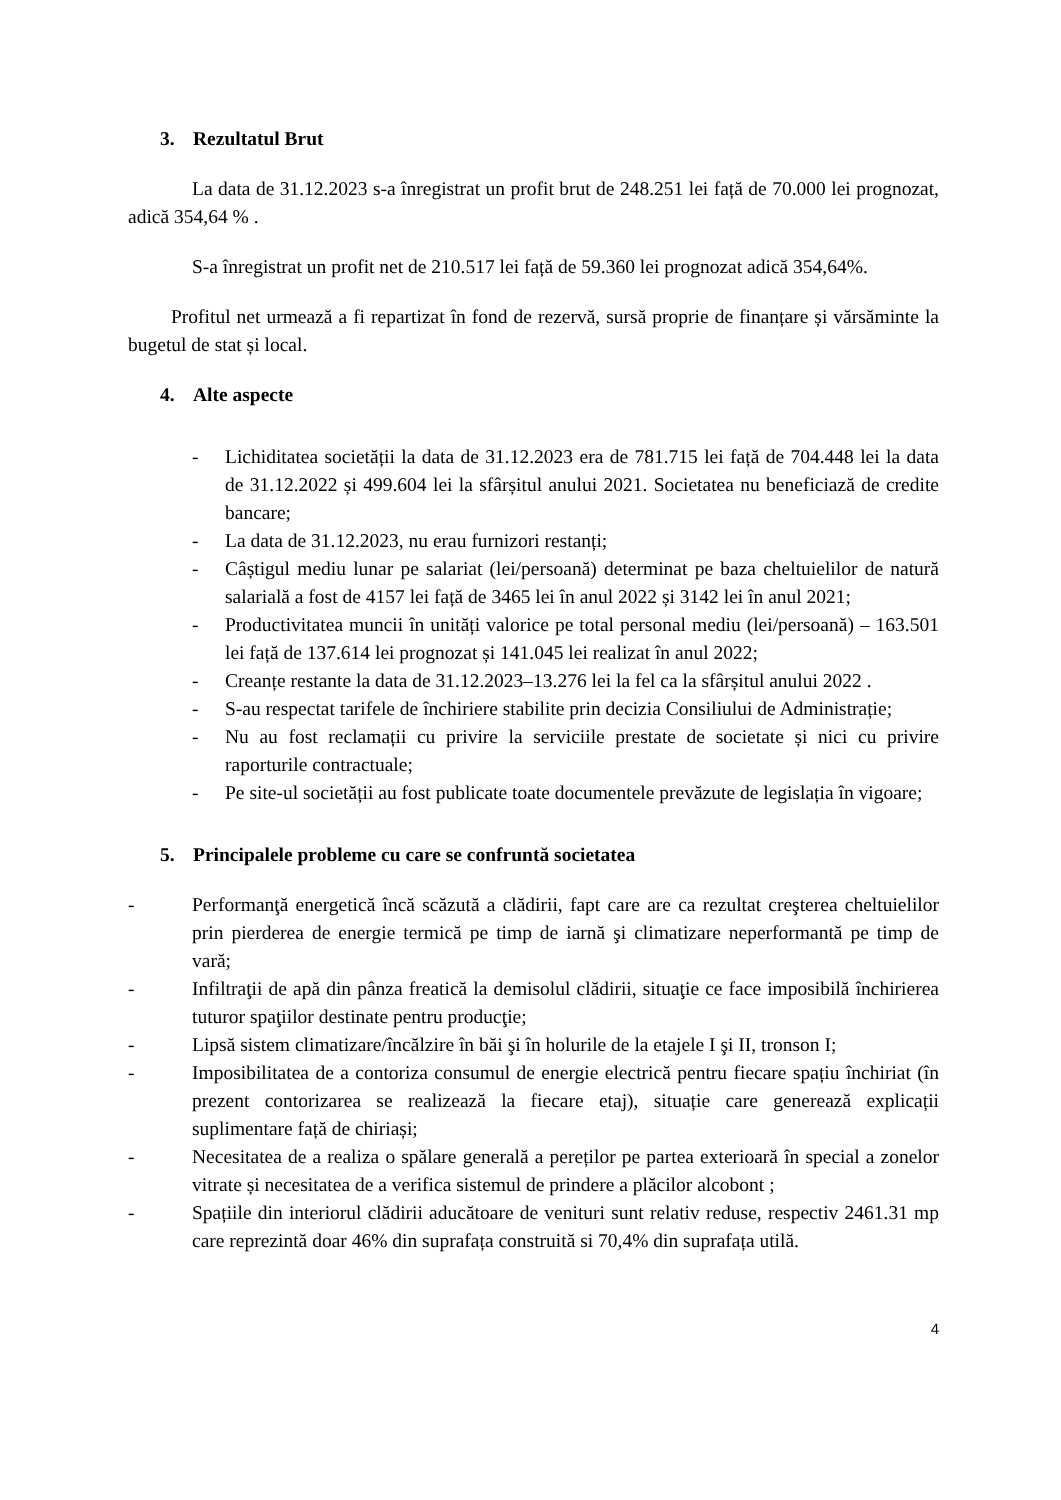3. Rezultatul Brut
La data de 31.12.2023 s-a înregistrat un profit brut de 248.251 lei față de 70.000 lei prognozat, adică 354,64 % .
S-a înregistrat un profit net de 210.517 lei față de 59.360 lei prognozat adică 354,64%.
Profitul net urmează a fi repartizat în fond de rezervă, sursă proprie de finanțare și vărsăminte la bugetul de stat și local.
4. Alte aspecte
- Lichiditatea societății la data de 31.12.2023 era de 781.715 lei față de 704.448 lei la data de 31.12.2022 și 499.604 lei la sfârșitul anului 2021. Societatea nu beneficiază de credite bancare;
- La data de 31.12.2023, nu erau furnizori restanți;
- Câștigul mediu lunar pe salariat (lei/persoană) determinat pe baza cheltuielilor de natură salarială a fost de 4157 lei față de 3465 lei în anul 2022 și 3142 lei în anul 2021;
- Productivitatea muncii în unități valorice pe total personal mediu (lei/persoană) – 163.501 lei față de 137.614 lei prognozat și 141.045 lei realizat în anul 2022;
- Creanțe restante la data de 31.12.2023–13.276 lei la fel ca la sfârșitul anului 2022 .
- S-au respectat tarifele de închiriere stabilite prin decizia Consiliului de Administrație;
- Nu au fost reclamații cu privire la serviciile prestate de societate și nici cu privire raporturile contractuale;
- Pe site-ul societății au fost publicate toate documentele prevăzute de legislația în vigoare;
5. Principalele probleme cu care se confruntă societatea
- Performanţă energetică încă scăzută a clădirii, fapt care are ca rezultat creşterea cheltuielilor prin pierderea de energie termică pe timp de iarnă şi climatizare neperformantă pe timp de vară;
- Infiltraţii de apă din pânza freatică la demisolul clădirii, situaţie ce face imposibilă închirierea tuturor spaţiilor destinate pentru producţie;
- Lipsă sistem climatizare/încălzire în băi şi în holurile de la etajele I şi II, tronson I;
- Imposibilitatea de a contoriza consumul de energie electrică pentru fiecare spațiu închiriat (în prezent contorizarea se realizează la fiecare etaj), situație care generează explicații suplimentare față de chiriași;
- Necesitatea de a realiza o spălare generală a pereților pe partea exterioară în special a zonelor vitrate și necesitatea de a verifica sistemul de prindere a plăcilor alcobont ;
- Spațiile din interiorul clădirii aducătoare de venituri sunt relativ reduse, respectiv 2461.31 mp care reprezintă doar 46% din suprafața construită si 70,4% din suprafața utilă.
4